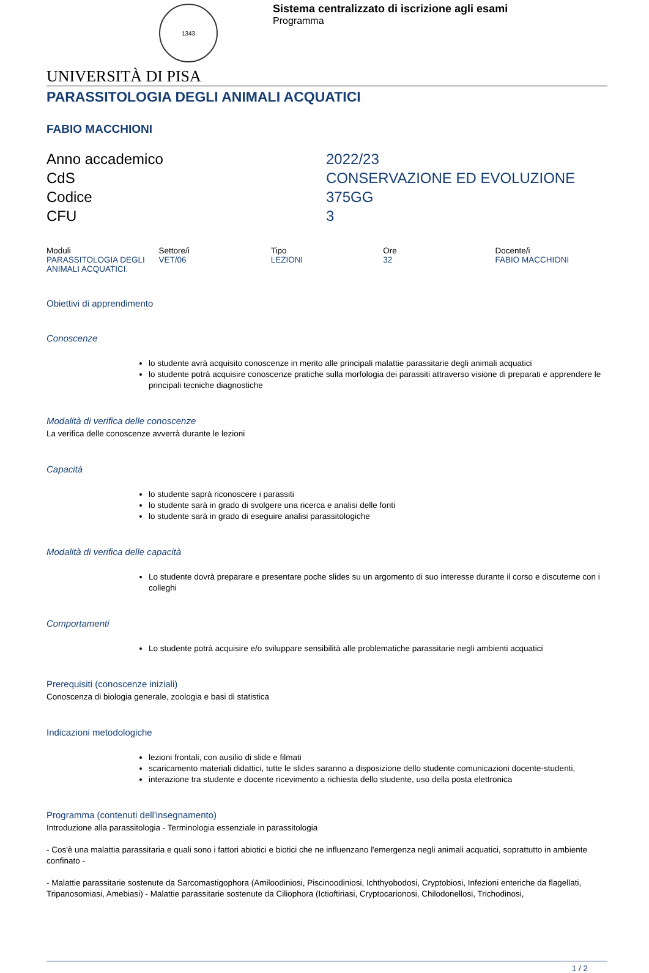1343
Sistema centralizzato di iscrizione agli esami
Programma
UNIVERSITÀ DI PISA
PARASSITOLOGIA DEGLI ANIMALI ACQUATICI
FABIO MACCHIONI
Anno accademico
2022/23
CdS
CONSERVAZIONE ED EVOLUZIONE
Codice
375GG
CFU
3
| Moduli | Settore/i | Tipo | Ore | Docente/i |
| --- | --- | --- | --- | --- |
| PARASSITOLOGIA DEGLI ANIMALI ACQUATICI. | VET/06 | LEZIONI | 32 | FABIO MACCHIONI |
Obiettivi di apprendimento
Conoscenze
lo studente avrà acquisito conoscenze in merito alle principali malattie parassitarie degli animali acquatici
lo studente potrà acquisire conoscenze pratiche sulla morfologia dei parassiti attraverso visione di preparati e apprendere le principali tecniche diagnostiche
Modalità di verifica delle conoscenze
La verifica delle conoscenze avverrà durante le lezioni
Capacità
lo studente saprà riconoscere i parassiti
lo studente sarà in grado di svolgere una ricerca e analisi delle fonti
lo studente sarà in grado di eseguire analisi parassitologiche
Modalità di verifica delle capacità
Lo studente dovrà preparare e presentare poche slides su un argomento di suo interesse durante il corso e discuterne con i colleghi
Comportamenti
Lo studente potrà acquisire e/o sviluppare sensibilità alle problematiche parassitarie negli ambienti acquatici
Prerequisiti (conoscenze iniziali)
Conoscenza di biologia generale, zoologia e basi di statistica
Indicazioni metodologiche
lezioni frontali, con ausilio di slide e filmati
scaricamento materiali didattici, tutte le slides saranno a disposizione dello studente comunicazioni docente-studenti,
interazione tra studente e docente ricevimento a richiesta dello studente, uso della posta elettronica
Programma (contenuti dell'insegnamento)
Introduzione alla parassitologia - Terminologia essenziale in parassitologia
- Cos'è una malattia parassitaria e quali sono i fattori abiotici e biotici che ne influenzano l'emergenza negli animali acquatici, soprattutto in ambiente confinato -
- Malattie parassitarie sostenute da Sarcomastigophora (Amiloodiniosi, Piscinoodiniosi, Ichthyobodosi, Cryptobiosi, Infezioni enteriche da flagellati, Tripanosomiasi, Amebiasi) - Malattie parassitarie sostenute da Ciliophora (Ictioftiriasi, Cryptocarionosi, Chilodonellosi, Trichodinosi,
1 / 2